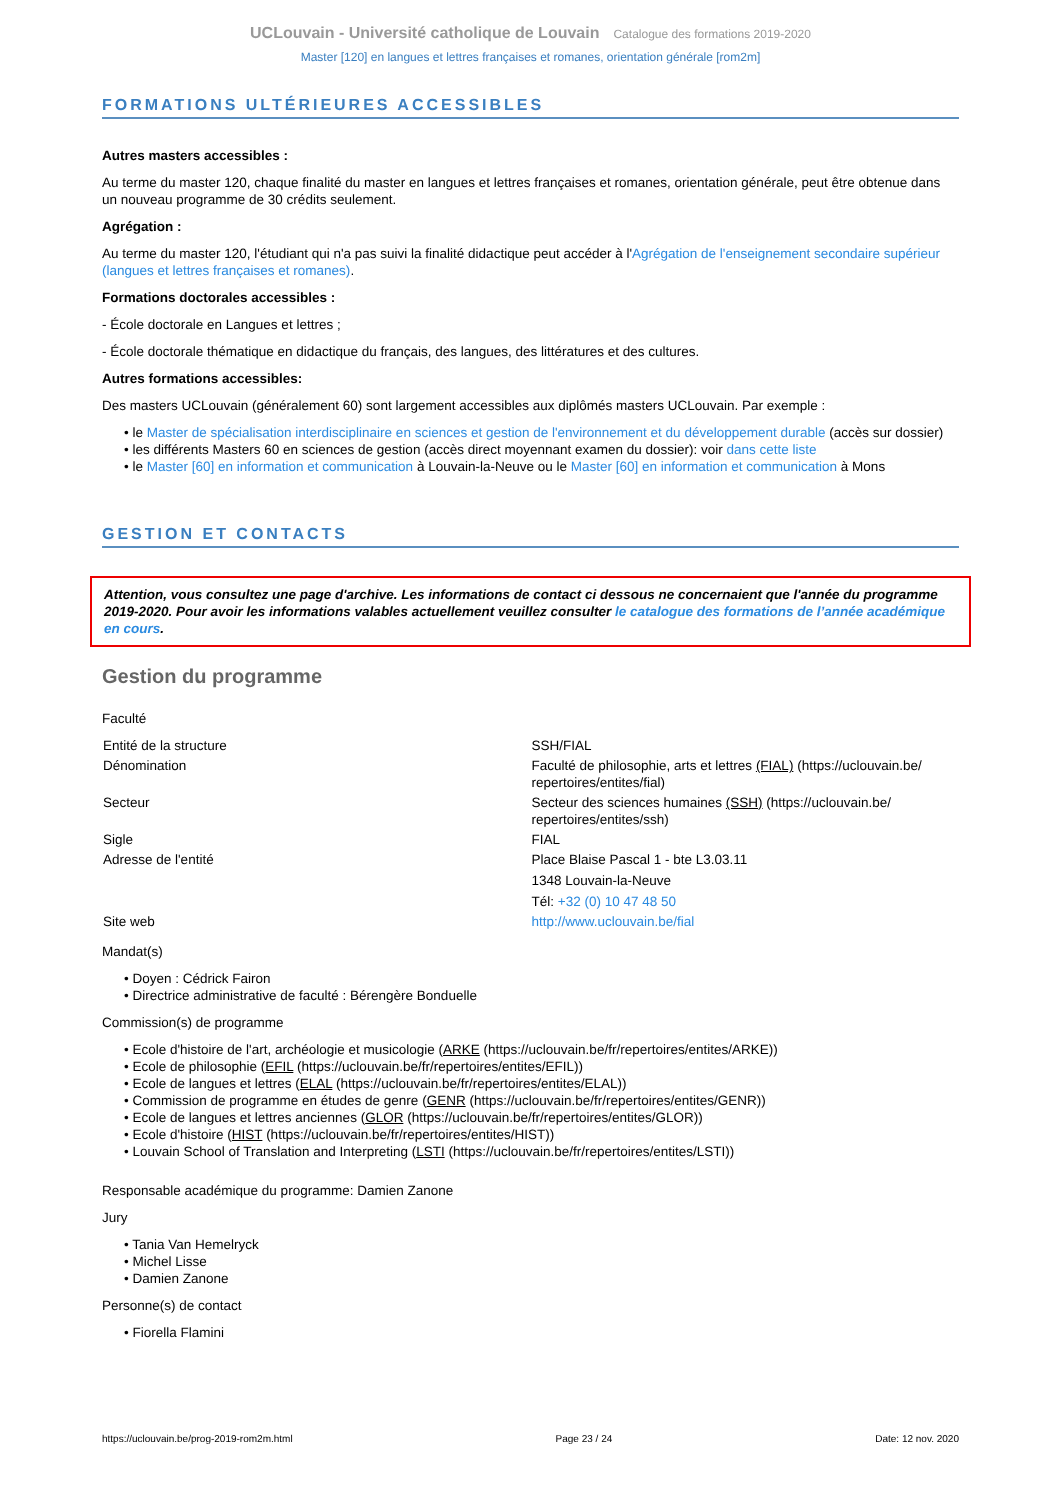UCLouvain - Université catholique de Louvain Catalogue des formations 2019-2020
Master [120] en langues et lettres françaises et romanes, orientation générale [rom2m]
FORMATIONS ULTÉRIEURES ACCESSIBLES
Autres masters accessibles :
Au terme du master 120, chaque finalité du master en langues et lettres françaises et romanes, orientation générale, peut être obtenue dans un nouveau programme de 30 crédits seulement.
Agrégation :
Au terme du master 120, l'étudiant qui n'a pas suivi la finalité didactique peut accéder à l'Agrégation de l'enseignement secondaire supérieur (langues et lettres françaises et romanes).
Formations doctorales accessibles :
- École doctorale en Langues et lettres ;
- École doctorale thématique en didactique du français, des langues, des littératures et des cultures.
Autres formations accessibles:
Des masters UCLouvain (généralement 60) sont largement accessibles aux diplômés masters UCLouvain. Par exemple :
• le Master de spécialisation interdisciplinaire en sciences et gestion de l'environnement et du développement durable (accès sur dossier)
• les différents Masters 60 en sciences de gestion (accès direct moyennant examen du dossier): voir dans cette liste
• le Master [60] en information et communication à Louvain-la-Neuve ou le Master [60] en information et communication à Mons
GESTION ET CONTACTS
Attention, vous consultez une page d'archive. Les informations de contact ci dessous ne concernaient que l'année du programme 2019-2020. Pour avoir les informations valables actuellement veuillez consulter le catalogue des formations de l’année académique en cours.
Gestion du programme
Faculté
| Entité de la structure | SSH/FIAL |
| Dénomination | Faculté de philosophie, arts et lettres (FIAL) (https://uclouvain.be/ repertoires/entites/fial) |
| Secteur | Secteur des sciences humaines (SSH) (https://uclouvain.be/ repertoires/entites/ssh) |
| Sigle | FIAL |
| Adresse de l'entité | Place Blaise Pascal 1 - bte L3.03.11 1348 Louvain-la-Neuve Tél: +32 (0) 10 47 48 50 |
| Site web | http://www.uclouvain.be/fial |
Mandat(s)
• Doyen : Cédrick Fairon
• Directrice administrative de faculté : Bérengère Bonduelle
Commission(s) de programme
• Ecole d'histoire de l'art, archéologie et musicologie (ARKE (https://uclouvain.be/fr/repertoires/entites/ARKE))
• Ecole de philosophie (EFIL (https://uclouvain.be/fr/repertoires/entites/EFIL))
• Ecole de langues et lettres (ELAL (https://uclouvain.be/fr/repertoires/entites/ELAL))
• Commission de programme en études de genre (GENR (https://uclouvain.be/fr/repertoires/entites/GENR))
• Ecole de langues et lettres anciennes (GLOR (https://uclouvain.be/fr/repertoires/entites/GLOR))
• Ecole d'histoire (HIST (https://uclouvain.be/fr/repertoires/entites/HIST))
• Louvain School of Translation and Interpreting (LSTI (https://uclouvain.be/fr/repertoires/entites/LSTI))
Responsable académique du programme: Damien Zanone
Jury
• Tania Van Hemelryck
• Michel Lisse
• Damien Zanone
Personne(s) de contact
• Fiorella Flamini
https://uclouvain.be/prog-2019-rom2m.html Page 23 / 24 Date: 12 nov. 2020